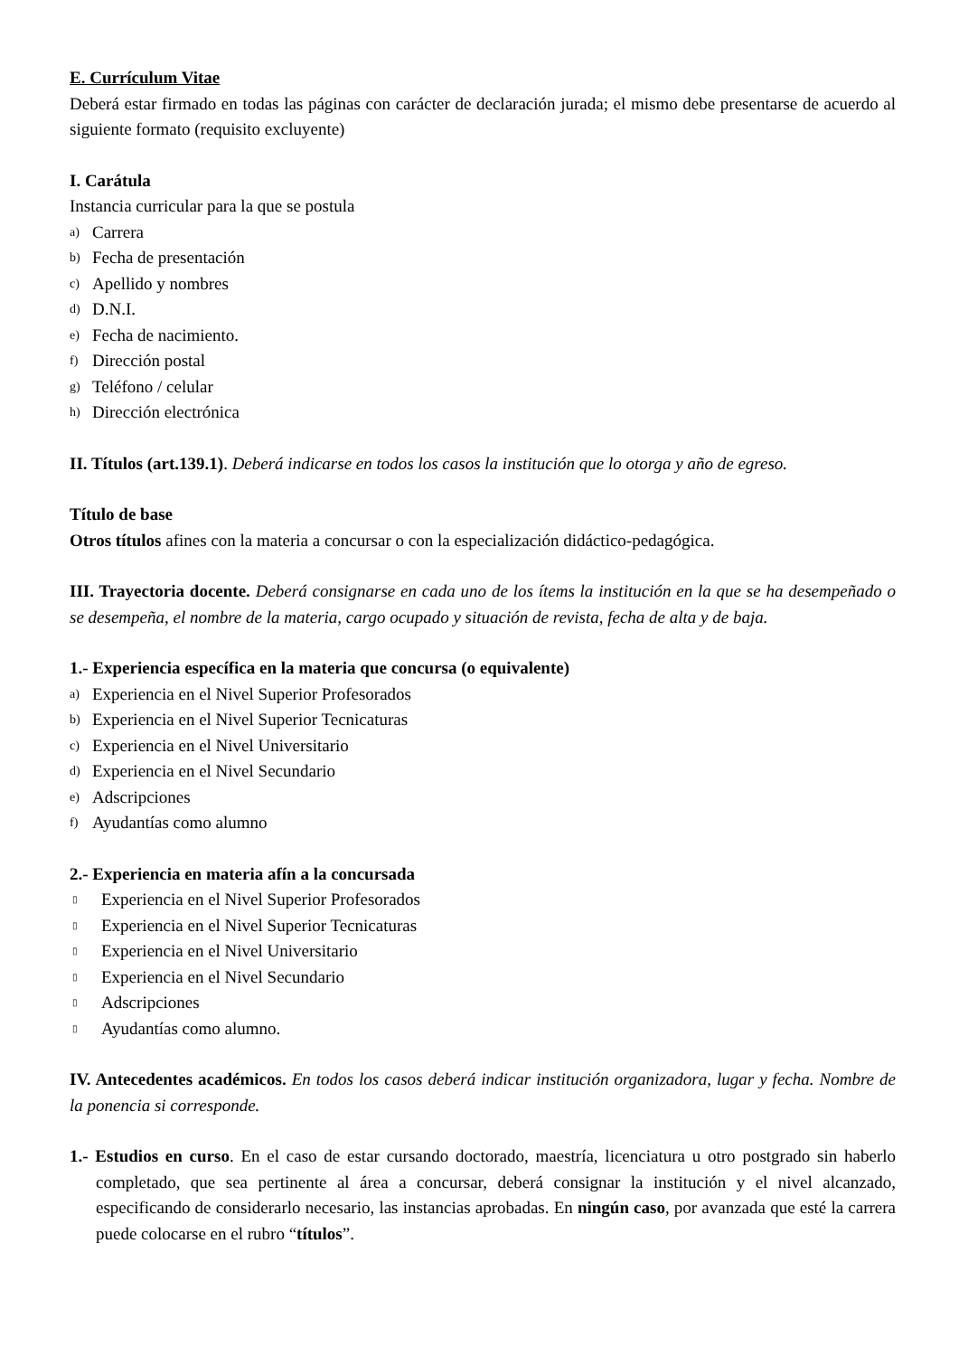E. Currículum Vitae
Deberá estar firmado en todas las páginas con carácter de declaración jurada; el mismo debe presentarse de acuerdo al siguiente formato (requisito excluyente)
I. Carátula
Instancia curricular para la que se postula
a) Carrera
b) Fecha de presentación
c) Apellido y nombres
d) D.N.I.
e) Fecha de nacimiento.
f) Dirección postal
g) Teléfono / celular
h) Dirección electrónica
II. Títulos (art.139.1). Deberá indicarse en todos los casos la institución que lo otorga y año de egreso.
Título de base
Otros títulos afines con la materia a concursar o con la especialización didáctico-pedagógica.
III. Trayectoria docente. Deberá consignarse en cada uno de los ítems la institución en la que se ha desempeñado o se desempeña, el nombre de la materia, cargo ocupado y situación de revista, fecha de alta y de baja.
1.- Experiencia específica en la materia que concursa (o equivalente)
a) Experiencia en el Nivel Superior Profesorados
b) Experiencia en el Nivel Superior Tecnicaturas
c) Experiencia en el Nivel Universitario
d) Experiencia en el Nivel Secundario
e) Adscripciones
f) Ayudantías como alumno
2.- Experiencia en materia afín a la concursada
▯ Experiencia en el Nivel Superior Profesorados
▯ Experiencia en el Nivel Superior Tecnicaturas
▯ Experiencia en el Nivel Universitario
▯ Experiencia en el Nivel Secundario
▯ Adscripciones
▯ Ayudantías como alumno.
IV. Antecedentes académicos. En todos los casos deberá indicar institución organizadora, lugar y fecha. Nombre de la ponencia si corresponde.
1.- Estudios en curso. En el caso de estar cursando doctorado, maestría, licenciatura u otro postgrado sin haberlo completado, que sea pertinente al área a concursar, deberá consignar la institución y el nivel alcanzado, especificando de considerarlo necesario, las instancias aprobadas. En ningún caso, por avanzada que esté la carrera puede colocarse en el rubro “títulos”.